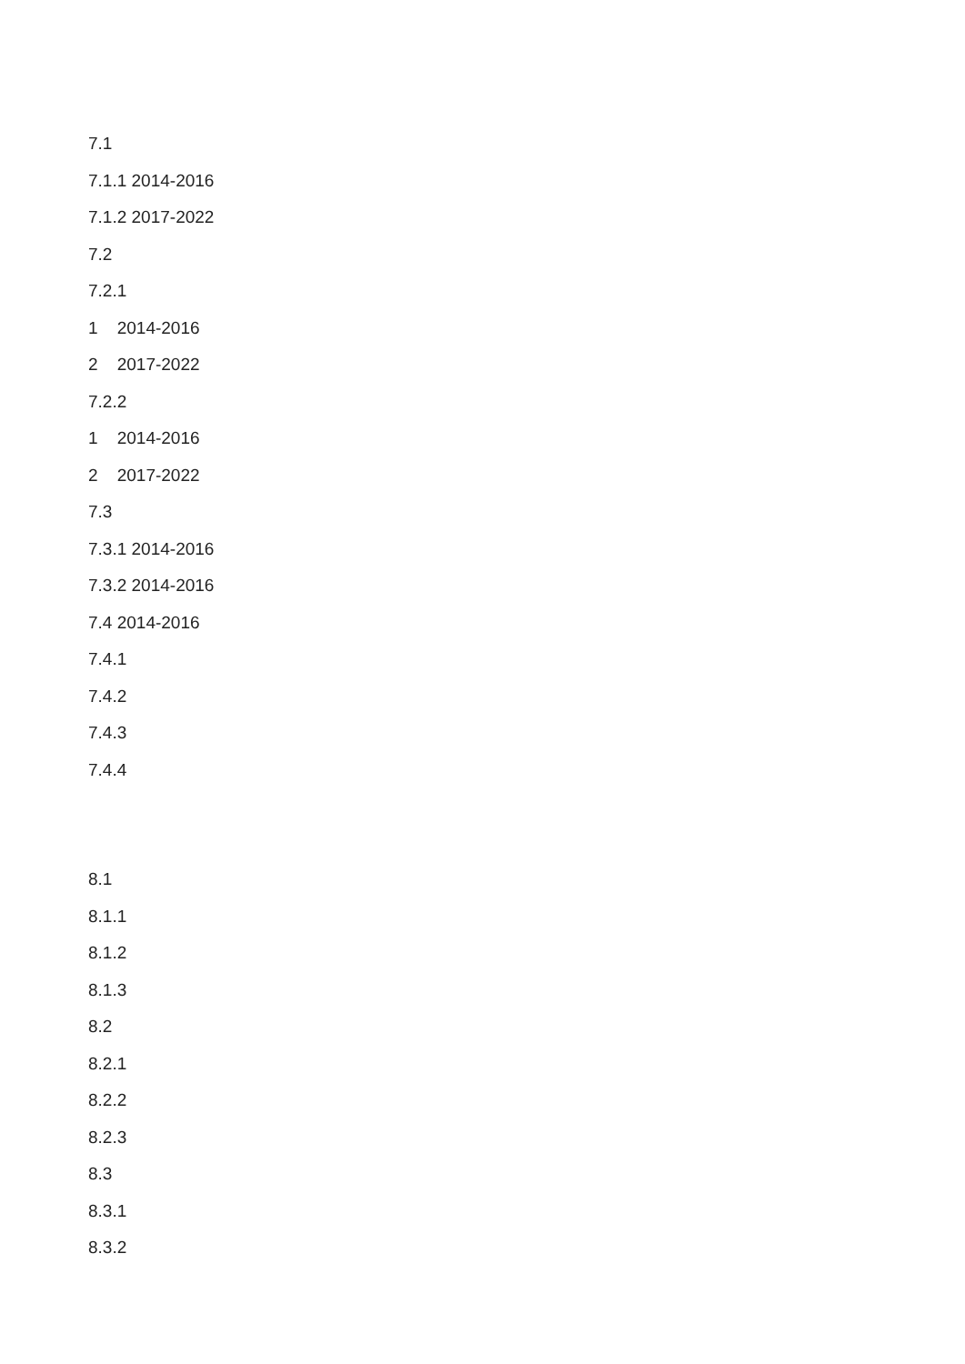7.1
7.1.1 2014-2016
7.1.2 2017-2022
7.2
7.2.1
1 2014-2016
2 2017-2022
7.2.2
1 2014-2016
2 2017-2022
7.3
7.3.1 2014-2016
7.3.2 2014-2016
7.4 2014-2016
7.4.1
7.4.2
7.4.3
7.4.4
8.1
8.1.1
8.1.2
8.1.3
8.2
8.2.1
8.2.2
8.2.3
8.3
8.3.1
8.3.2